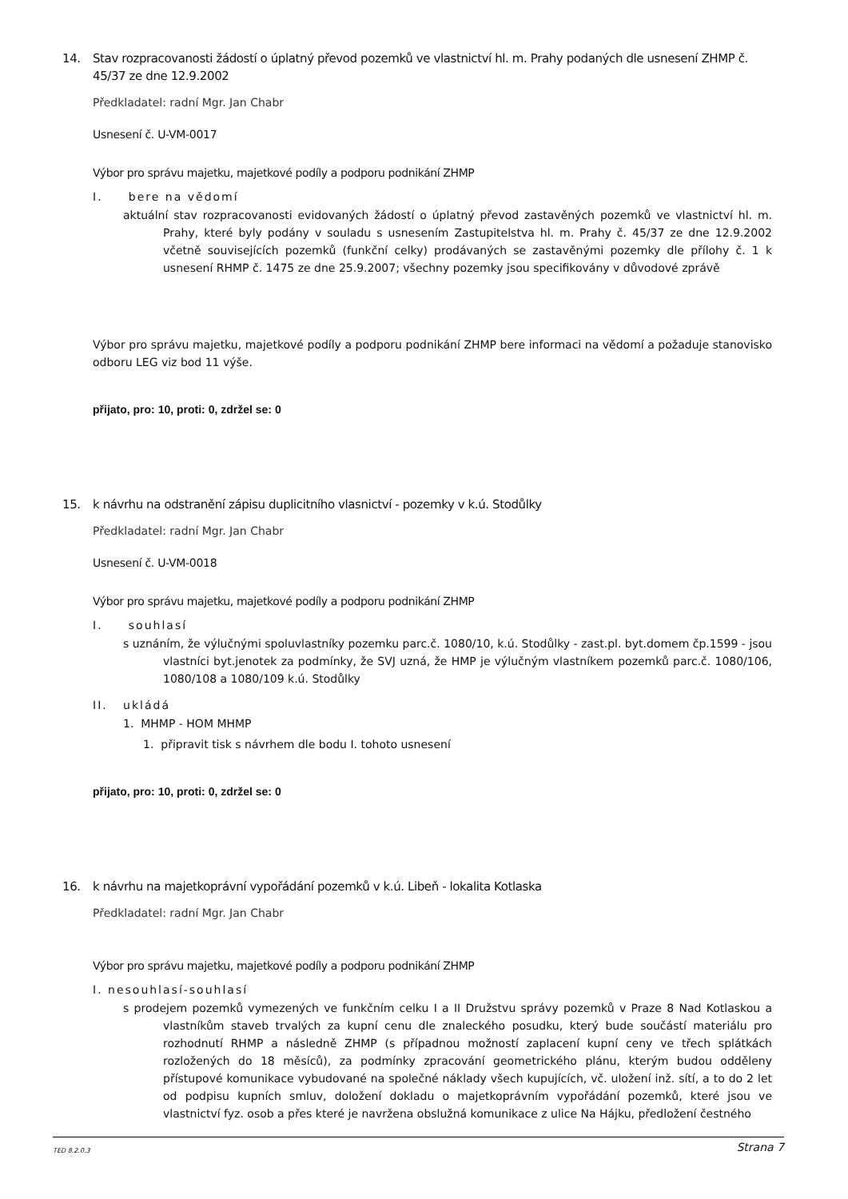14. Stav rozpracovanosti žádostí o úplatný převod pozemků ve vlastnictví hl. m. Prahy podaných dle usnesení ZHMP č. 45/37 ze dne 12.9.2002
Předkladatel: radní Mgr. Jan Chabr
Usnesení č. U-VM-0017
Výbor pro správu majetku, majetkové podíly a podporu podnikání ZHMP
I. bere na vědomí
aktuální stav rozpracovanosti evidovaných žádostí o úplatný převod zastavěných pozemků ve vlastnictví hl. m. Prahy, které byly podány v souladu s usnesením Zastupitelstva hl. m. Prahy č. 45/37 ze dne 12.9.2002 včetně souvisejících pozemků (funkční celky) prodávaných se zastavěnými pozemky dle přílohy č. 1 k usnesení RHMP č. 1475 ze dne 25.9.2007; všechny pozemky jsou specifikovány v důvodové zprávě
Výbor pro správu majetku, majetkové podíly a podporu podnikání ZHMP bere informaci na vědomí a požaduje stanovisko odboru LEG viz bod 11 výše.
přijato, pro: 10, proti: 0, zdržel se: 0
15. k návrhu na odstranění zápisu duplicitního vlasnictví - pozemky v k.ú. Stodůlky
Předkladatel: radní Mgr. Jan Chabr
Usnesení č. U-VM-0018
Výbor pro správu majetku, majetkové podíly a podporu podnikání ZHMP
I. souhlasí
s uznáním, že výlučnými spoluvlastníky pozemku parc.č. 1080/10, k.ú. Stodůlky - zast.pl. byt.domem čp.1599 - jsou vlastníci byt.jenotek za podmínky, že SVJ uzná, že HMP je výlučným vlastníkem pozemků parc.č. 1080/106, 1080/108 a 1080/109 k.ú. Stodůlky
II. ukládá
1. MHMP - HOM MHMP
1. připravit tisk s návrhem dle bodu I. tohoto usnesení
přijato, pro: 10, proti: 0, zdržel se: 0
16. k návrhu na majetkoprávní vypořádání pozemků v k.ú. Libeň - lokalita Kotlaska
Předkladatel: radní Mgr. Jan Chabr
Výbor pro správu majetku, majetkové podíly a podporu podnikání ZHMP
I. nesouhlasí-souhlasí
s prodejem pozemků vymezených ve funkčním celku I a II Družstvu správy pozemků v Praze 8 Nad Kotlaskou a vlastníkům staveb trvalých za kupní cenu dle znaleckého posudku, který bude součástí materiálu pro rozhodnutí RHMP a následně ZHMP (s případnou možností zaplacení kupní ceny ve třech splátkách rozložených do 18 měsíců), za podmínky zpracování geometrického plánu, kterým budou odděleny přístupové komunikace vybudované na společné náklady všech kupujících, vč. uložení inž. sítí, a to do 2 let od podpisu kupních smluv, doložení dokladu o majetkoprávním vypořádání pozemků, které jsou ve vlastnictví fyz. osob a přes které je navržena obslužná komunikace z ulice Na Hájku, předložení čestného
TED 8.2.0.3 Strana 7